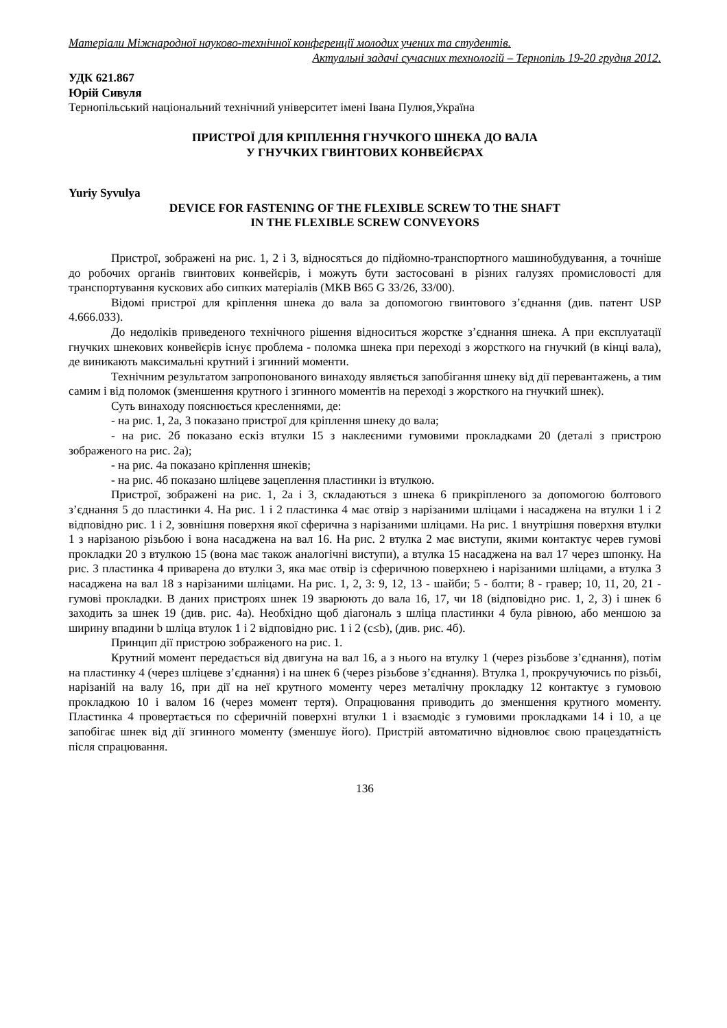Матеріали Міжнародної науково-технічної конференції молодих учених та студентів.
Актуальні задачі сучасних технологій – Тернопіль 19-20 грудня 2012.
УДК 621.867
Юрій Сивуля
Тернопільський національний технічний університет імені Івана Пулюя,Україна
ПРИСТРОЇ ДЛЯ КРІПЛЕННЯ ГНУЧКОГО ШНЕКА ДО ВАЛА
У ГНУЧКИХ ГВИНТОВИХ КОНВЕЙЄРАХ
Yuriy Syvulya
DEVICE FOR FASTENING OF THE FLEXIBLE SCREW TO THE SHAFT
IN THE FLEXIBLE SCREW CONVEYORS
Пристрої, зображені на рис. 1, 2 і 3, відносяться до підйомно-транспортного машино­будування, а точніше до робочих органів гвинтових конвейєрів, і можуть бути застосовані в різних галузях промисловості для транспортування кускових або сипких матеріалів (МКВ B65 G 33/26, 33/00).
Відомі пристрої для кріплення шнека до вала за допомогою гвинтового з’єднання (див. патент USP 4.666.033).
До недоліків приведеного технічного рішення відноситься жорстке з’єднання шнека. А при експлуатації гнучких шнекових конвейєрів існує проблема - поломка шнека при пере­ході з жорсткого на гнучкий (в кінці вала), де виникають максимальні крутний і згинний мо­менти.
Технічним результатом запропонованого винаходу являється запобігання шнеку від дії перевантажень, а тим самим і від поломок (зменшення крутного і згинного моментів на переході з жорсткого на гнучкий шнек).
Суть винаходу пояснюється кресленнями, де:
- на рис. 1, 2а, 3 показано пристрої для кріплення шнеку до вала;
- на рис. 2б показано ескіз втулки 15 з наклеєними гумовими прокладками 20 (деталі з пристрою зображеного на рис. 2а);
- на рис. 4а показано кріплення шнеків;
- на рис. 4б показано шліцеве зацеплення пластинки із втулкою.
Пристрої, зображені на рис. 1, 2а і 3, складаються з шнека 6 прикріпленого за допомо­гою болтового з’єднання 5 до пластинки 4. На рис. 1 і 2 пластинка 4 має отвір з нарізаними шліцами і насаджена на втулки 1 і 2 відповідно рис. 1 і 2, зовнішня поверхня якої сферична з нарізаними шліцами. На рис. 1 внутрішня поверхня втулки 1 з нарізаною різьбою і вона на­саджена на вал 16. На рис. 2 втулка 2 має виступи, якими контактує черев гумові прокладки 20 з втулкою 15 (вона має також аналогічні виступи), а втулка 15 насаджена на вал 17 через шпонку. На рис. 3 пластинка 4 приварена до втулки 3, яка має отвір із сферичною поверхнею і нарізаними шліцами, а втулка 3 насаджена на вал 18 з нарізаними шліцами. На рис. 1, 2, 3: 9, 12, 13 - шайби; 5 - болти; 8 - гравер; 10, 11, 20, 21 - гумові прокладки. В даних пристроях шнек 19 зварюють до вала 16, 17, чи 18 (відповідно рис. 1, 2, 3) і шнек 6 заходить за шнек 19 (див. рис. 4а). Необхідно щоб діагональ з шліца пластинки 4 була рівною, або меншою за ширину впадини b шліца втулок 1 і 2 відповідно рис. 1 і 2 (c≤b), (див. рис. 4б).
Принцип дії пристрою зображеного на рис. 1.
Крутний момент передається від двигуна на вал 16, а з нього на втулку 1 (через різь­бове з’єднання), потім на пластинку 4 (через шліцеве з’єднання) і на шнек 6 (через різьбове з’єднання). Втулка 1, прокручуючись по різьбі, нарізаній на валу 16, при дії на неї крутного моменту через металічну прокладку 12 контактує з гумовою прокладкою 10 і валом 16 (через момент тертя). Опрацювання приводить до зменшення крутного моменту. Пластинка 4 про­вертається по сферичній поверхні втулки 1 і взаємодіє з гумовими прокладками 14 і 10, а це запобігає шнек від дії згинного моменту (зменшує його). Пристрій автоматично відновлює свою працездатність після спрацювання.
136